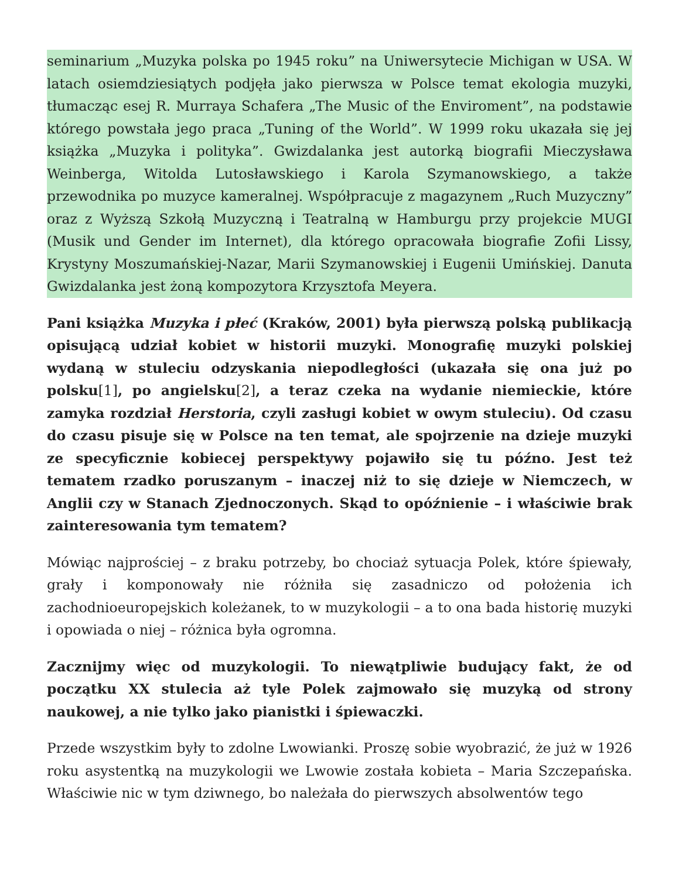seminarium „Muzyka polska po 1945 roku” na Uniwersytecie Michigan w USA. W latach osiemdziesiątych podjęła jako pierwsza w Polsce temat ekologia muzyki, tłumacząc esej R. Murraya Schafera „The Music of the Enviroment”, na podstawie którego powstała jego praca „Tuning of the World”. W 1999 roku ukazała się jej książka „Muzyka i polityka”. Gwizdalanka jest autorką biografii Mieczysława Weinberga, Witolda Lutosławskiego i Karola Szymanowskiego, a także przewodnika po muzyce kameralnej. Współpracuje z magazynem „Ruch Muzyczny” oraz z Wyższą Szkołą Muzyczną i Teatralną w Hamburgu przy projekcie MUGI (Musik und Gender im Internet), dla którego opracowała biografie Zofii Lissy, Krystyny Moszumańskiej-Nazar, Marii Szymanowskiej i Eugenii Umińskiej. Danuta Gwizdalanka jest żoną kompozytora Krzysztofa Meyera.
Pani książka Muzyka i płeć (Kraków, 2001) była pierwszą polską publikacją opisującą udział kobiet w historii muzyki. Monografię muzyki polskiej wydaną w stuleciu odzyskania niepodległości (ukazała się ona już po polsku[1], po angielsku[2], a teraz czeka na wydanie niemieckie, które zamyka rozdział Herstoria, czyli zasługi kobiet w owym stuleciu). Od czasu do czasu pisuje się w Polsce na ten temat, ale spojrzenie na dzieje muzyki ze specyficznie kobiecej perspektywy pojawiło się tu późno. Jest też tematem rzadko poruszanym – inaczej niż to się dzieje w Niemczech, w Anglii czy w Stanach Zjednoczonych. Skąd to opóźnienie – i właściwie brak zainteresowania tym tematem?
Mówiąc najprościej – z braku potrzeby, bo chociaż sytuacja Polek, które śpiewały, grały i komponowały nie różniła się zasadniczo od położenia ich zachodnioeuropejskich koleżanek, to w muzykologii – a to ona bada historię muzyki i opowiada o niej – różnica była ogromna.
Zacznijmy więc od muzykologii. To niewątpliwie budujący fakt, że od początku XX stulecia aż tyle Polek zajmowało się muzyką od strony naukowej, a nie tylko jako pianistki i śpiewaczki.
Przede wszystkim były to zdolne Lwowianki. Proszę sobie wyobrazić, że już w 1926 roku asystentką na muzykologii we Lwowie została kobieta – Maria Szczepańska. Właściwie nic w tym dziwnego, bo należała do pierwszych absolwentów tego